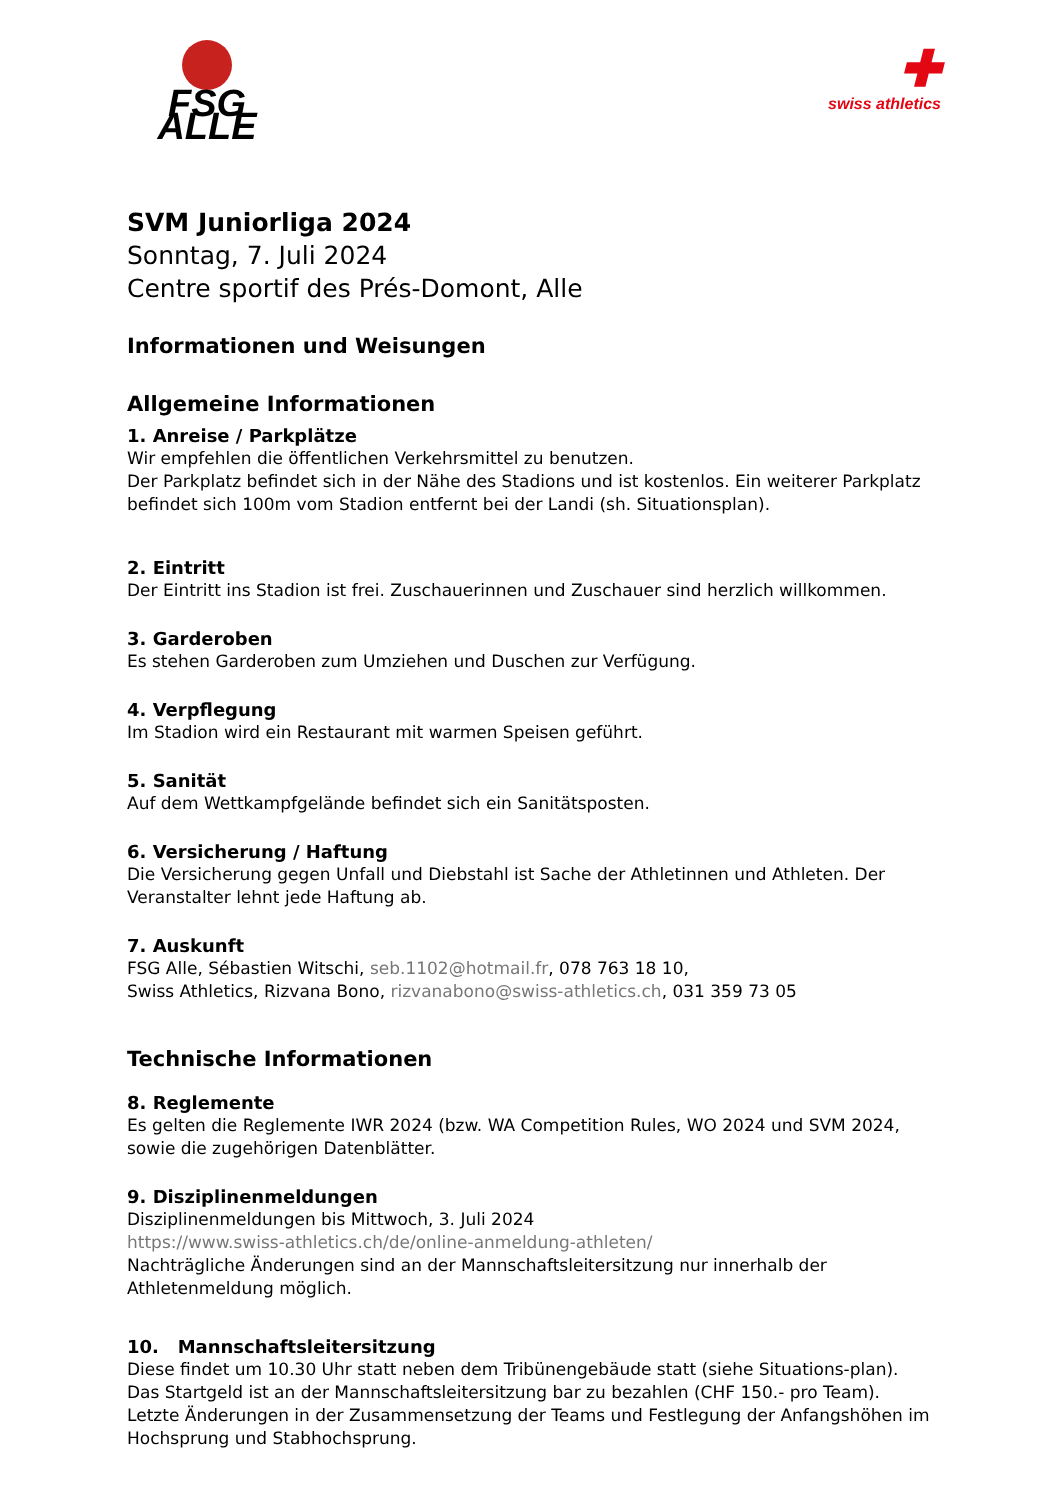FSG ALLE
✚
swiss athletics
SVM Juniorliga 2024
Sonntag, 7. Juli 2024
Centre sportif des Prés-Domont, Alle
Informationen und Weisungen
Allgemeine Informationen
1. Anreise / Parkplätze
Wir empfehlen die öffentlichen Verkehrsmittel zu benutzen.
Der Parkplatz befindet sich in der Nähe des Stadions und ist kostenlos. Ein weiterer Parkplatz befindet sich 100m vom Stadion entfernt bei der Landi (sh. Situationsplan).
2. Eintritt
Der Eintritt ins Stadion ist frei. Zuschauerinnen und Zuschauer sind herzlich willkommen.
3. Garderoben
Es stehen Garderoben zum Umziehen und Duschen zur Verfügung.
4. Verpflegung
Im Stadion wird ein Restaurant mit warmen Speisen geführt.
5. Sanität
Auf dem Wettkampfgelände befindet sich ein Sanitätsposten.
6. Versicherung / Haftung
Die Versicherung gegen Unfall und Diebstahl ist Sache der Athletinnen und Athleten. Der Veranstalter lehnt jede Haftung ab.
7. Auskunft
FSG Alle, Sébastien Witschi, seb.1102@hotmail.fr, 078 763 18 10,
Swiss Athletics, Rizvana Bono, rizvanabono@swiss-athletics.ch, 031 359 73 05
Technische Informationen
8. Reglemente
Es gelten die Reglemente IWR 2024 (bzw. WA Competition Rules, WO 2024 und SVM 2024, sowie die zugehörigen Datenblätter.
9. Disziplinenmeldungen
Disziplinenmeldungen bis Mittwoch, 3. Juli 2024
https://www.swiss-athletics.ch/de/online-anmeldung-athleten/
Nachträgliche Änderungen sind an der Mannschaftsleitersitzung nur innerhalb der Athletenmeldung möglich.
10. Mannschaftsleitersitzung
Diese findet um 10.30 Uhr statt neben dem Tribünengebäude statt (siehe Situations-plan).
Das Startgeld ist an der Mannschaftsleitersitzung bar zu bezahlen (CHF 150.- pro Team).
Letzte Änderungen in der Zusammensetzung der Teams und Festlegung der Anfangshöhen im Hochsprung und Stabhochsprung.